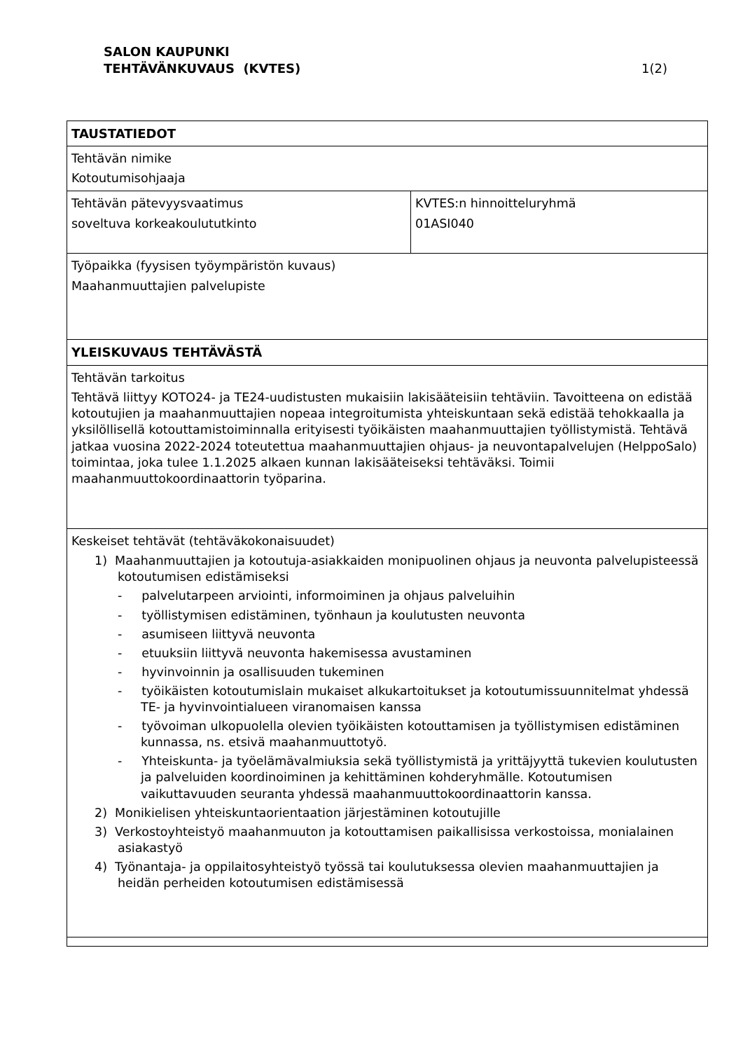SALON KAUPUNKI
TEHTÄVÄNKUVAUS (KVTES)
1(2)
| TAUSTATIEDOT | |
| Tehtävän nimike Kotoutumisohjaaja | |
| Tehtävän pätevyysvaatimus soveltuva korkeakoulututkinto | KVTES:n hinnoitteluryhmä 01ASI040 |
| Työpaikka (fyysisen työympäristön kuvaus) Maahanmuuttajien palvelupiste | |
| YLEISKUVAUS TEHTÄVÄSTÄ | |
| Tehtävän tarkoitus Tehtävä liittyy KOTO24- ja TE24-uudistusten mukaisiin lakisääteisiin tehtäviin. Tavoitteena on edistää kotoutujien ja maahanmuuttajien nopeaa integroitumista yhteiskuntaan sekä edistää tehokkaalla ja yksilöllisellä kotouttamistoiminnalla erityisesti työikäisten maahanmuuttajien työllistymistä. Tehtävä jatkaa vuosina 2022-2024 toteutettua maahanmuuttajien ohjaus- ja neuvontapalvelujen (HelppoSalo) toimintaa, joka tulee 1.1.2025 alkaen kunnan lakisääteiseksi tehtäväksi. Toimii maahanmuuttokoordinaattorin työparina. | |
| Keskeiset tehtävät (tehtäväkokonaisuudet) 1) Maahanmuuttajien ja kotoutuja-asiakkaiden monipuolinen ohjaus ja neuvonta palvelupisteessä kotoutumisen edistämiseksi - palvelutarpeen arviointi, informoiminen ja ohjaus palveluihin - työllistymisen edistäminen, työnhaun ja koulutusten neuvonta - asumiseen liittyvä neuvonta - etuuksiin liittyvä neuvonta hakemisessa avustaminen - hyvinvoinnin ja osallisuuden tukeminen - työikäisten kotoutumislain mukaiset alkukartoitukset ja kotoutumissuunnitelmat yhdessä TE- ja hyvinvointialueen viranomaisen kanssa - työvoiman ulkopuolella olevien työikäisten kotouttamisen ja työllistymisen edistäminen kunnassa, ns. etsivä maahanmuuttotyö. - Yhteiskunta- ja työelämävalmiuksia sekä työllistymistä ja yrittäjyyttä tukevien koulutusten ja palveluiden koordinoiminen ja kehittäminen kohderyhmälle. Kotoutumisen vaikuttavuuden seuranta yhdessä maahanmuuttokoordinaattorin kanssa. 2) Monikielisen yhteiskuntaorientaation järjestäminen kotoutujille 3) Verkostoyhteistyö maahanmuuton ja kotouttamisen paikallisissa verkostoissa, monialainen asiakastyö 4) Työnantaja- ja oppilaitosyhteistyö työssä tai koulutuksessa olevien maahanmuuttajien ja heidän perheiden kotoutumisen edistämisessä | |